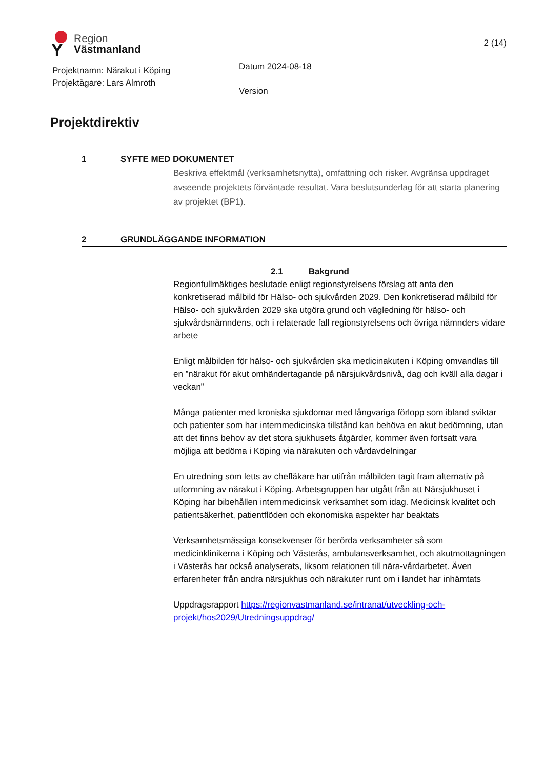Y
Region
Västmanland
2 (14)
Projektnamn: Närakut i Köping
Projektägare: Lars Almroth
Datum 2024-08-18
Version
Projektdirektiv
1 SYFTE MED DOKUMENTET
Beskriva effektmål (verksamhetsnytta), omfattning och risker. Avgränsa uppdraget avseende projektets förväntade resultat. Vara beslutsunderlag för att starta planering av projektet (BP1).
2 GRUNDLÄGGANDE INFORMATION
2.1 Bakgrund
Regionfullmäktiges beslutade enligt regionstyrelsens förslag att anta den konkretiserad målbild för Hälso- och sjukvården 2029. Den konkretiserad målbild för Hälso- och sjukvården 2029 ska utgöra grund och vägledning för hälso- och sjukvårdsnämndens, och i relaterade fall regionstyrelsens och övriga nämnders vidare arbete
Enligt målbilden för hälso- och sjukvården ska medicinakuten i Köping omvandlas till en ”närakut för akut omhändertagande på närsjukvårdsnivå, dag och kväll alla dagar i veckan”
Många patienter med kroniska sjukdomar med långvariga förlopp som ibland sviktar och patienter som har internmedicinska tillstånd kan behöva en akut bedömning, utan att det finns behov av det stora sjukhusets åtgärder, kommer även fortsatt vara möjliga att bedöma i Köping via närakuten och vårdavdelningar
En utredning som letts av chefläkare har utifrån målbilden tagit fram alternativ på utformning av närakut i Köping. Arbetsgruppen har utgått från att Närsjukhuset i Köping har bibehållen internmedicinsk verksamhet som idag. Medicinsk kvalitet och patientsäkerhet, patientflöden och ekonomiska aspekter har beaktats
Verksamhetsmässiga konsekvenser för berörda verksamheter så som medicinklinikerna i Köping och Västerås, ambulansverksamhet, och akutmottagningen i Västerås har också analyserats, liksom relationen till nära-vårdarbetet. Även erfarenheter från andra närsjukhus och närakuter runt om i landet har inhämtats
Uppdragsrapport https://regionvastmanland.se/intranat/utveckling-och-projekt/hos2029/Utredningsuppdrag/